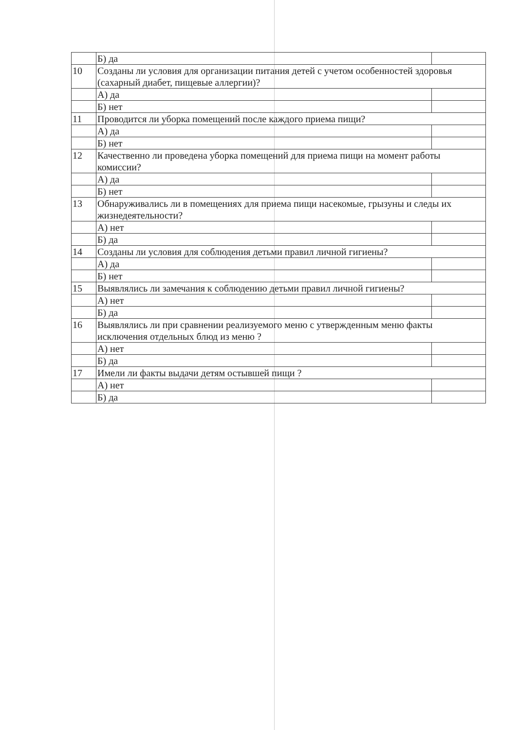| | Б) да | |
| 10 | Созданы ли условия для организации питания детей с учетом особенностей здоровья (сахарный диабет, пищевые аллергии)? | |
| | А) да | |
| | Б) нет | |
| 11 | Проводится ли уборка помещений после каждого приема пищи? | |
| | А) да | |
| | Б) нет | |
| 12 | Качественно ли проведена уборка помещений для приема пищи на момент работы комиссии? | |
| | А) да | |
| | Б) нет | |
| 13 | Обнаруживались ли в помещениях для приема пищи насекомые, грызуны и следы их жизнедеятельности? | |
| | А) нет | |
| | Б) да | |
| 14 | Созданы ли условия для соблюдения детьми правил личной гигиены? | |
| | А) да | |
| | Б) нет | |
| 15 | Выявлялись ли замечания к соблюдению детьми правил личной гигиены? | |
| | А) нет | |
| | Б) да | |
| 16 | Выявлялись ли при сравнении реализуемого меню с утвержденным меню факты исключения отдельных блюд из меню ? | |
| | А) нет | |
| | Б) да | |
| 17 | Имели ли факты выдачи детям остывшей пищи ? | |
| | А) нет | |
| | Б) да | |